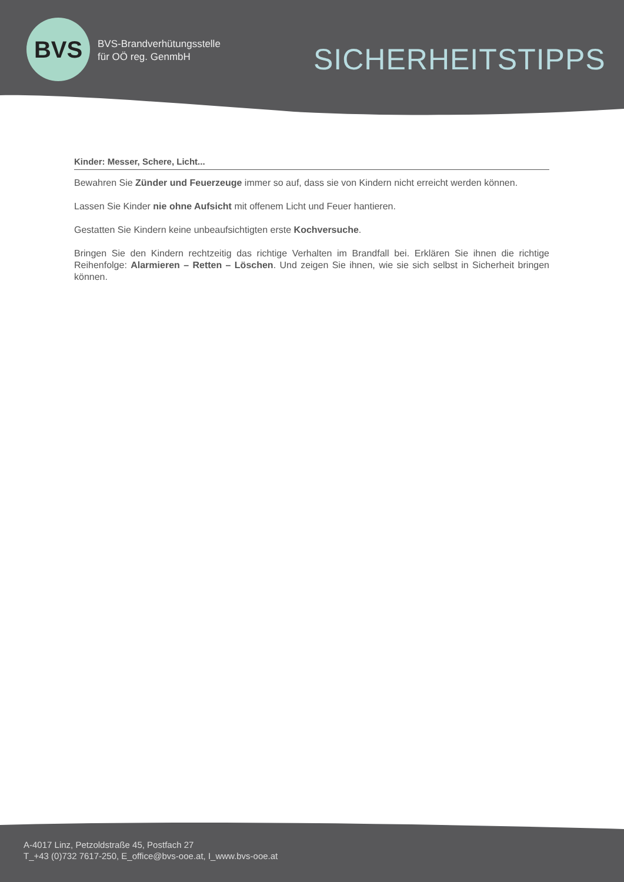BVS
BVS-Brandverhütungsstelle
für OÖ reg. GenmbH
SICHERHEITSTIPPS
Kinder: Messer, Schere, Licht...
Bewahren Sie Zünder und Feuerzeuge immer so auf, dass sie von Kindern nicht erreicht werden können.
Lassen Sie Kinder nie ohne Aufsicht mit offenem Licht und Feuer hantieren.
Gestatten Sie Kindern keine unbeaufsichtigten erste Kochversuche.
Bringen Sie den Kindern rechtzeitig das richtige Verhalten im Brandfall bei. Erklären Sie ihnen die richtige Reihenfolge: Alarmieren – Retten – Löschen. Und zeigen Sie ihnen, wie sie sich selbst in Sicherheit bringen können.
A-4017 Linz, Petzoldstraße 45, Postfach 27
T_+43 (0)732 7617-250, E_office@bvs-ooe.at, I_www.bvs-ooe.at